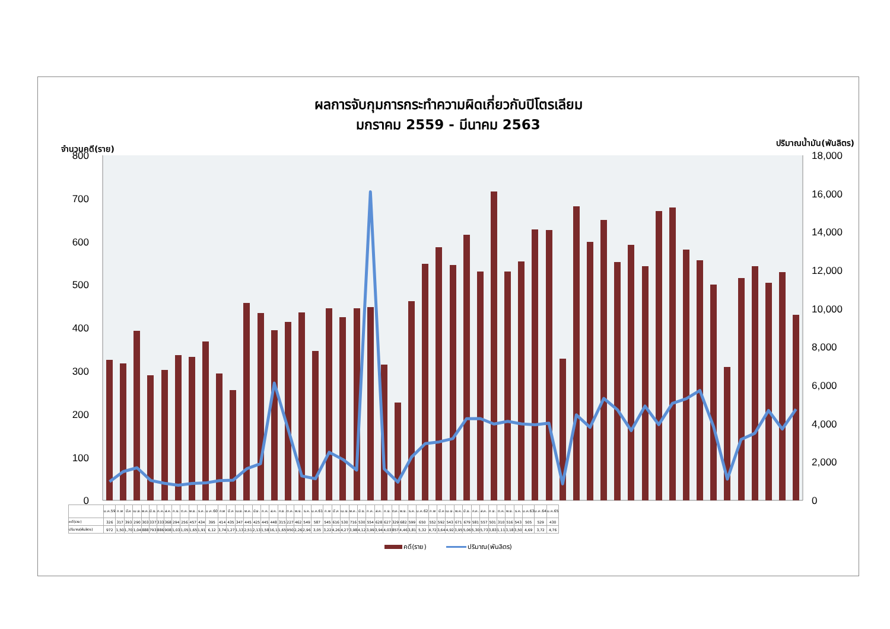ผลการจับกุมการกระทำความผิดเกี่ยวกับปิโตรเลียม
มกราคม 2559 - มีนาคม 2563
จำนวนคดี(ราย) ปริมาณน้ำมัน(พันลิตร)
800
700
600
500
400
300
200
100
0
18,000
16,000
14,000
12,000
10,000
8,000
6,000
4,000
2,000
0
| | ม.ค.59 | ก.พ | มี.ค | เม.ย. | พ.ค. | มิ.ย. | ก.ค. | ส.ค. | ก.ย. | ต.ค. | พ.ย. | ธ.ค. | ม.ค.60 | ก.พ | มี.ค | เม.ย. | พ.ค. | มิ.ย. | ก.ค. | ส.ค. | ก.ย. | ต.ค. | พ.ย. | ธ.ค. | ม.ค.61 | ก.พ | มี.ค | เม.ย. | พ.ค. | มิ.ย. | ก.ค. | ส.ค. | ก.ย. | ต.ค. | พ.ย. | ธ.ค. | ม.ค.62 | ก.พ | มี.ค | เม.ย. | พ.ค. | มิ.ย. | ก.ค. | ส.ค. | ก.ย. | ต.ค. | พ.ย. | ธ.ค. | ม.ค.63 | ม.ค.64 | ม.ค.65 |
| --- | --- | --- | --- | --- | --- | --- | --- | --- | --- | --- | --- | --- | --- | --- | --- | --- | --- | --- | --- | --- | --- | --- | --- | --- | --- | --- | --- | --- | --- | --- | --- | --- | --- | --- | --- | --- | --- | --- | --- | --- | --- | --- | --- | --- | --- | --- | --- | --- | --- | --- | --- |
| คดี(ราย) | 326 | 317 | 393 | 290 | 303 | 337 | 333 | 368 | 294 | 256 | 457 | 434 | 395 | 414 | 435 | 347 | 445 | 425 | 445 | 448 | 315 | 227 | 462 | 549 | 587 | 545 | 616 | 530 | 716 | 530 | 554 | 628 | 627 | 329 | 682 | 599 | 650 | 552 | 592 | 543 | 671 | 679 | 581 | 557 | 501 | 310 | 516 | 543 | 505 | 529 | 430 |
| ปริมาณ(พันลิตร) | 972 | 1,50 | 1,70 | 1,04 | 888 | 793 | 886 | 908 | 1,03 | 1,05 | 1,65 | 1,91 | 6,12 | 3,74 | 1,27 | 1,13 | 2,51 | 2,13 | 1,58 | 16,1 | 1,65 | 950 | 2,26 | 2,96 | 3,05 | 3,22 | 4,26 | 4,27 | 3,98 | 4,12 | 3,99 | 3,94 | 4,03 | 857 | 4,46 | 3,81 | 5,32 | 4,72 | 3,64 | 4,92 | 3,95 | 5,06 | 5,30 | 5,73 | 3,83 | 1,11 | 3,18 | 3,50 | 4,69 | 3,72 | 4,76 |
คดี(ราย) ปริมาณ(พันลิตร)